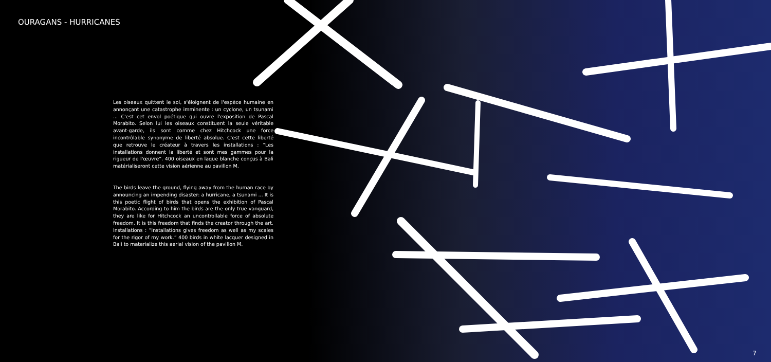OURAGANS - HURRICANES
Les oiseaux quittent le sol, s'éloignent de l'espèce humaine en annonçant une catastrophe imminente : un cyclone, un tsunami ... C'est cet envol poétique qui ouvre l'exposition de Pascal Morabito. Selon lui les oiseaux constituent la seule véritable avant-garde, ils sont comme chez Hitchcock une force incontrôlable synonyme de liberté absolue. C'est cette liberté que retrouve le créateur à travers les installations : “Les installations donnent la liberté et sont mes gammes pour la rigueur de l'œuvre”. 400 oiseaux en laque blanche conçus à Bali matérialiseront cette vision aérienne au pavillon M.
The birds leave the ground, flying away from the human race by announcing an impending disaster: a hurricane, a tsunami ... It is this poetic flight of birds that opens the exhibition of Pascal Morabito. According to him the birds are the only true vanguard, they are like for Hitchcock an uncontrollable force of absolute freedom. It is this freedom that finds the creator through the art. Installations : “Installations gives freedom as well as my scales for the rigor of my work.” 400 birds in white lacquer designed in Bali to materialize this aerial vision of the pavillon M.
7